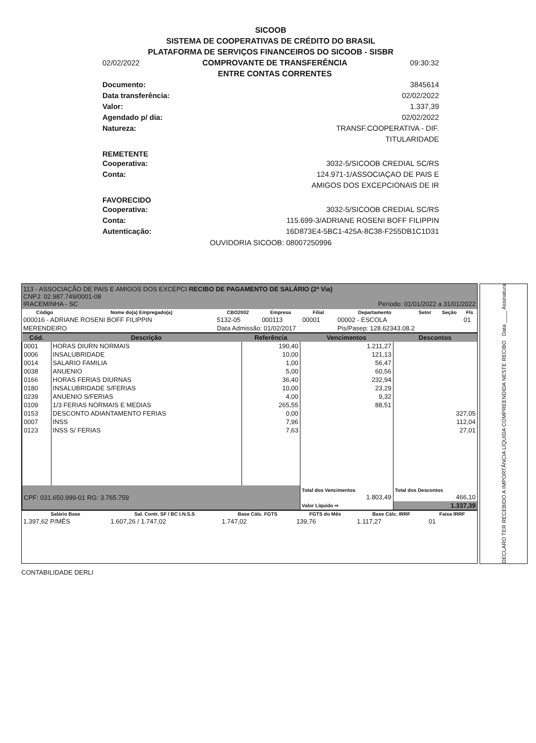SICOOB
SISTEMA DE COOPERATIVAS DE CRÉDITO DO BRASIL
PLATAFORMA DE SERVIÇOS FINANCEIROS DO SICOOB - SISBR
02/02/2022 COMPROVANTE DE TRANSFERÊNCIA
ENTRE CONTAS CORRENTES 09:30:32
Documento: 3845614
Data transferência: 02/02/2022
Valor: 1.337,39
Agendado p/ dia: 02/02/2022
Natureza: TRANSF.COOPERATIVA - DIF.
TITULARIDADE
REMETENTE
Cooperativa: 3032-5/SICOOB CREDIAL SC/RS
Conta: 124.971-1/ASSOCIAÇAO DE PAIS E
AMIGOS DOS EXCEPCIONAIS DE IR
FAVORECIDO
Cooperativa: 3032-5/SICOOB CREDIAL SC/RS
Conta: 115.699-3/ADRIANE ROSENI BOFF FILIPPIN
Autenticação: 16D873E4-5BC1-425A-8C38-F255DB1C1D31
OUVIDORIA SICOOB: 08007250996
113 - ASSOCIAÇÃO DE PAIS E AMIGOS DOS EXCEPCI RECIBO DE PAGAMENTO DE SALÁRIO (2ª Via)
CNPJ: 02.987.749/0001-08
IRACEMINHA - SC Período: 01/01/2022 a 31/01/2022
| Código | Nome do(a) Empregado(a) | CBO2002 | Empresa | Filial | Departamento | Setor | Seção | Fls |
| --- | --- | --- | --- | --- | --- | --- | --- | --- |
| 000016 - ADRIANE ROSENI BOFF FILIPPIN | | 5132-05 | 000113 | 00001 | 00002 - ESCOLA | | | 01 |
| MERENDEIRO | | Data Admissão: 01/02/2017 | | | Pis/Pasep: 128.62343.08.2 | | | |
| Cód. | Descrição | Referência | Vencimentos | Descontos |
| --- | --- | --- | --- | --- |
| 0001 | HORAS DIURN NORMAIS | 190,40 | 1.211,27 | |
| 0006 | INSALUBRIDADE | 10,00 | 121,13 | |
| 0014 | SALARIO FAMILIA | 1,00 | 56,47 | |
| 0038 | ANUENIO | 5,00 | 60,56 | |
| 0166 | HORAS FERIAS DIURNAS | 36,40 | 232,94 | |
| 0180 | INSALUBRIDADE S/FERIAS | 10,00 | 23,29 | |
| 0239 | ANUENIO S/FERIAS | 4,00 | 9,32 | |
| 0109 | 1/3 FERIAS NORMAIS E MEDIAS | 265,55 | 88,51 | |
| 0153 | DESCONTO ADIANTAMENTO FERIAS | 0,00 | | 327,05 |
| 0007 | INSS | 7,96 | | 112,04 |
| 0123 | INSS S/ FERIAS | 7,63 | | 27,01 |
| CPF: 031.650.999-01 RG: 3.765.759 | | | Total dos Vencimentos 1.803,49 | Total dos Descontos 466,10 |
| | | | Valor Líquido ⇨ | 1.337,39 |
| Salário Base | Sal. Contr. SF / BC I.N.S.S | Base Cálc. FGTS | FGTS do Mês | Base Cálc. IRRF | Faixa IRRF |
| --- | --- | --- | --- | --- | --- |
| 1.397,62 P/MÊS | 1.607,26 / 1.747,02 | 1.747,02 | 139,76 | 1.117,27 | 01 |
DECLARO TER RECEBIDO A IMPORTÂNCIA LÍQUIDA COMPREENDIDA NESTE RECIBO Data ____ Assinatura
CONTABILIDADE DERLI